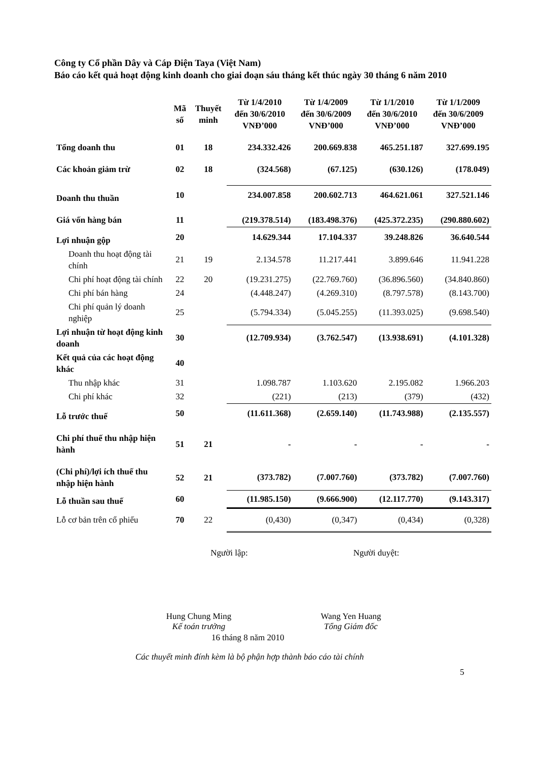Công ty Cổ phần Dây và Cáp Điện Taya (Việt Nam)
Báo cáo kết quả hoạt động kinh doanh cho giai đoạn sáu tháng kết thúc ngày 30 tháng 6 năm 2010
| | Mã số | Thuyết minh | Từ 1/4/2010 đến 30/6/2010 VNĐ’000 | Từ 1/4/2009 đến 30/6/2009 VNĐ’000 | Từ 1/1/2010 đến 30/6/2010 VNĐ’000 | Từ 1/1/2009 đến 30/6/2009 VNĐ’000 |
| --- | --- | --- | --- | --- | --- | --- |
| Tổng doanh thu | 01 | 18 | 234.332.426 | 200.669.838 | 465.251.187 | 327.699.195 |
| Các khoản giảm trừ | 02 | 18 | (324.568) | (67.125) | (630.126) | (178.049) |
| Doanh thu thuần | 10 | | 234.007.858 | 200.602.713 | 464.621.061 | 327.521.146 |
| Giá vốn hàng bán | 11 | | (219.378.514) | (183.498.376) | (425.372.235) | (290.880.602) |
| Lợi nhuận gộp | 20 | | 14.629.344 | 17.104.337 | 39.248.826 | 36.640.544 |
| Doanh thu hoạt động tài chính | 21 | 19 | 2.134.578 | 11.217.441 | 3.899.646 | 11.941.228 |
| Chi phí hoạt động tài chính | 22 | 20 | (19.231.275) | (22.769.760) | (36.896.560) | (34.840.860) |
| Chi phí bán hàng | 24 | | (4.448.247) | (4.269.310) | (8.797.578) | (8.143.700) |
| Chi phí quản lý doanh nghiệp | 25 | | (5.794.334) | (5.045.255) | (11.393.025) | (9.698.540) |
| Lợi nhuận từ hoạt động kinh doanh | 30 | | (12.709.934) | (3.762.547) | (13.938.691) | (4.101.328) |
| Kết quả của các hoạt động khác | 40 | | | | | |
| Thu nhập khác | 31 | | 1.098.787 | 1.103.620 | 2.195.082 | 1.966.203 |
| Chi phí khác | 32 | | (221) | (213) | (379) | (432) |
| Lỗ trước thuế | 50 | | (11.611.368) | (2.659.140) | (11.743.988) | (2.135.557) |
| Chi phí thuế thu nhập hiện hành | 51 | 21 | - | - | - | - |
| (Chi phí)/lợi ích thuế thu nhập hiện hành | 52 | 21 | (373.782) | (7.007.760) | (373.782) | (7.007.760) |
| Lỗ thuần sau thuế | 60 | | (11.985.150) | (9.666.900) | (12.117.770) | (9.143.317) |
| Lỗ cơ bản trên cổ phiếu | 70 | 22 | (0,430) | (0,347) | (0,434) | (0,328) |
Người lập: Người duyệt:
Hung Chung Ming
Kế toán trưởng
Wang Yen Huang
Tổng Giám đốc
16 tháng 8 năm 2010
Các thuyết minh đính kèm là bộ phận hợp thành báo cáo tài chính
5